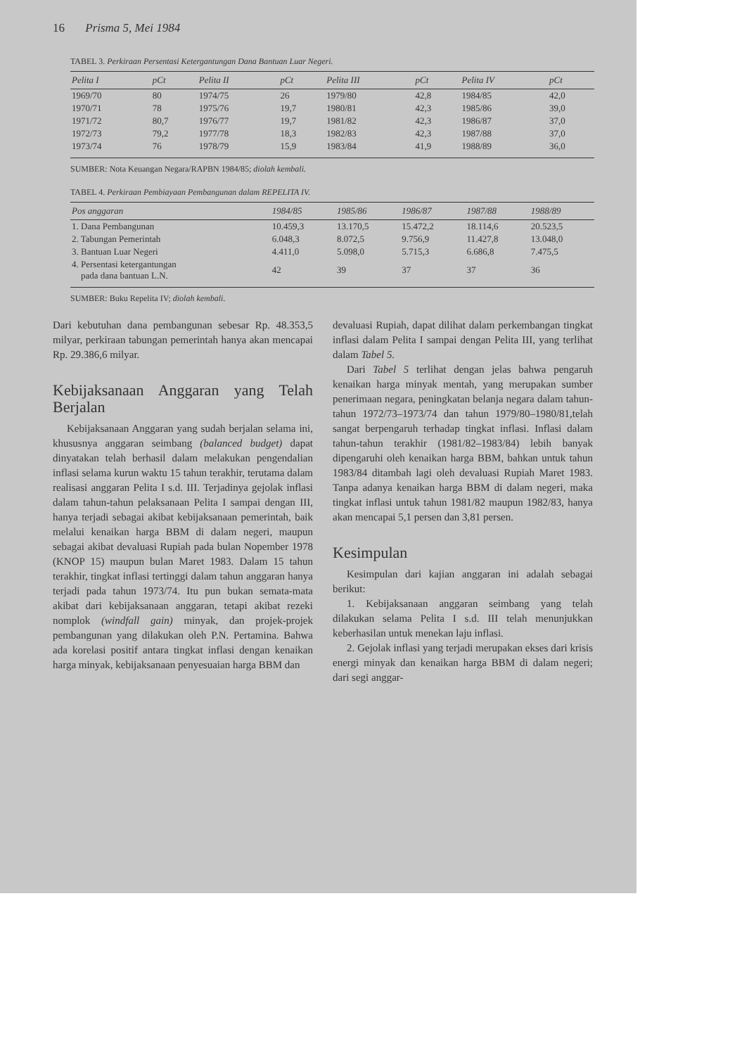16 Prisma 5, Mei 1984
TABEL 3. Perkiraan Persentasi Ketergantungan Dana Bantuan Luar Negeri.
| Pelita I | pCt | Pelita II | pCt | Pelita III | pCt | Pelita IV | pCt |
| --- | --- | --- | --- | --- | --- | --- | --- |
| 1969/70 | 80 | 1974/75 | 26 | 1979/80 | 42,8 | 1984/85 | 42,0 |
| 1970/71 | 78 | 1975/76 | 19,7 | 1980/81 | 42,3 | 1985/86 | 39,0 |
| 1971/72 | 80,7 | 1976/77 | 19,7 | 1981/82 | 42,3 | 1986/87 | 37,0 |
| 1972/73 | 79,2 | 1977/78 | 18,3 | 1982/83 | 42,3 | 1987/88 | 37,0 |
| 1973/74 | 76 | 1978/79 | 15,9 | 1983/84 | 41,9 | 1988/89 | 36,0 |
SUMBER: Nota Keuangan Negara/RAPBN 1984/85; diolah kembali.
TABEL 4. Perkiraan Pembiayaan Pembangunan dalam REPELITA IV.
| Pos anggaran | 1984/85 | 1985/86 | 1986/87 | 1987/88 | 1988/89 |
| --- | --- | --- | --- | --- | --- |
| 1. Dana Pembangunan | 10.459,3 | 13.170,5 | 15.472,2 | 18.114,6 | 20.523,5 |
| 2. Tabungan Pemerintah | 6.048,3 | 8.072,5 | 9.756,9 | 11.427,8 | 13.048,0 |
| 3. Bantuan Luar Negeri | 4.411,0 | 5.098,0 | 5.715,3 | 6.686,8 | 7.475,5 |
| 4. Persentasi ketergantungan pada dana bantuan L.N. | 42 | 39 | 37 | 37 | 36 |
SUMBER: Buku Repelita IV; diolah kembali.
Dari kebutuhan dana pembangunan sebesar Rp. 48.353,5 milyar, perkiraan tabungan pemerintah hanya akan mencapai Rp. 29.386,6 milyar.
Kebijaksanaan Anggaran yang Telah Berjalan
Kebijaksanaan Anggaran yang sudah berjalan selama ini, khususnya anggaran seimbang (balanced budget) dapat dinyatakan telah berhasil dalam melakukan pengendalian inflasi selama kurun waktu 15 tahun terakhir, terutama dalam realisasi anggaran Pelita I s.d. III. Terjadinya gejolak inflasi dalam tahun-tahun pelaksanaan Pelita I sampai dengan III, hanya terjadi sebagai akibat kebijaksanaan pemerintah, baik melalui kenaikan harga BBM di dalam negeri, maupun sebagai akibat devaluasi Rupiah pada bulan Nopember 1978 (KNOP 15) maupun bulan Maret 1983. Dalam 15 tahun terakhir, tingkat inflasi tertinggi dalam tahun anggaran hanya terjadi pada tahun 1973/74. Itu pun bukan semata-mata akibat dari kebijaksanaan anggaran, tetapi akibat rezeki nomplok (windfall gain) minyak, dan projek-projek pembangunan yang dilakukan oleh P.N. Pertamina. Bahwa ada korelasi positif antara tingkat inflasi dengan kenaikan harga minyak, kebijaksanaan penyesuaian harga BBM dan
devaluasi Rupiah, dapat dilihat dalam perkembangan tingkat inflasi dalam Pelita I sampai dengan Pelita III, yang terlihat dalam Tabel 5.
Dari Tabel 5 terlihat dengan jelas bahwa pengaruh kenaikan harga minyak mentah, yang merupakan sumber penerimaan negara, peningkatan belanja negara dalam tahun-tahun 1972/73–1973/74 dan tahun 1979/80–1980/81,telah sangat berpengaruh terhadap tingkat inflasi. Inflasi dalam tahun-tahun terakhir (1981/82–1983/84) lebih banyak dipengaruhi oleh kenaikan harga BBM, bahkan untuk tahun 1983/84 ditambah lagi oleh devaluasi Rupiah Maret 1983. Tanpa adanya kenaikan harga BBM di dalam negeri, maka tingkat inflasi untuk tahun 1981/82 maupun 1982/83, hanya akan mencapai 5,1 persen dan 3,81 persen.
Kesimpulan
Kesimpulan dari kajian anggaran ini adalah sebagai berikut:
1. Kebijaksanaan anggaran seimbang yang telah dilakukan selama Pelita I s.d. III telah menunjukkan keberhasilan untuk menekan laju inflasi.
2. Gejolak inflasi yang terjadi merupakan ekses dari krisis energi minyak dan kenaikan harga BBM di dalam negeri; dari segi anggar-